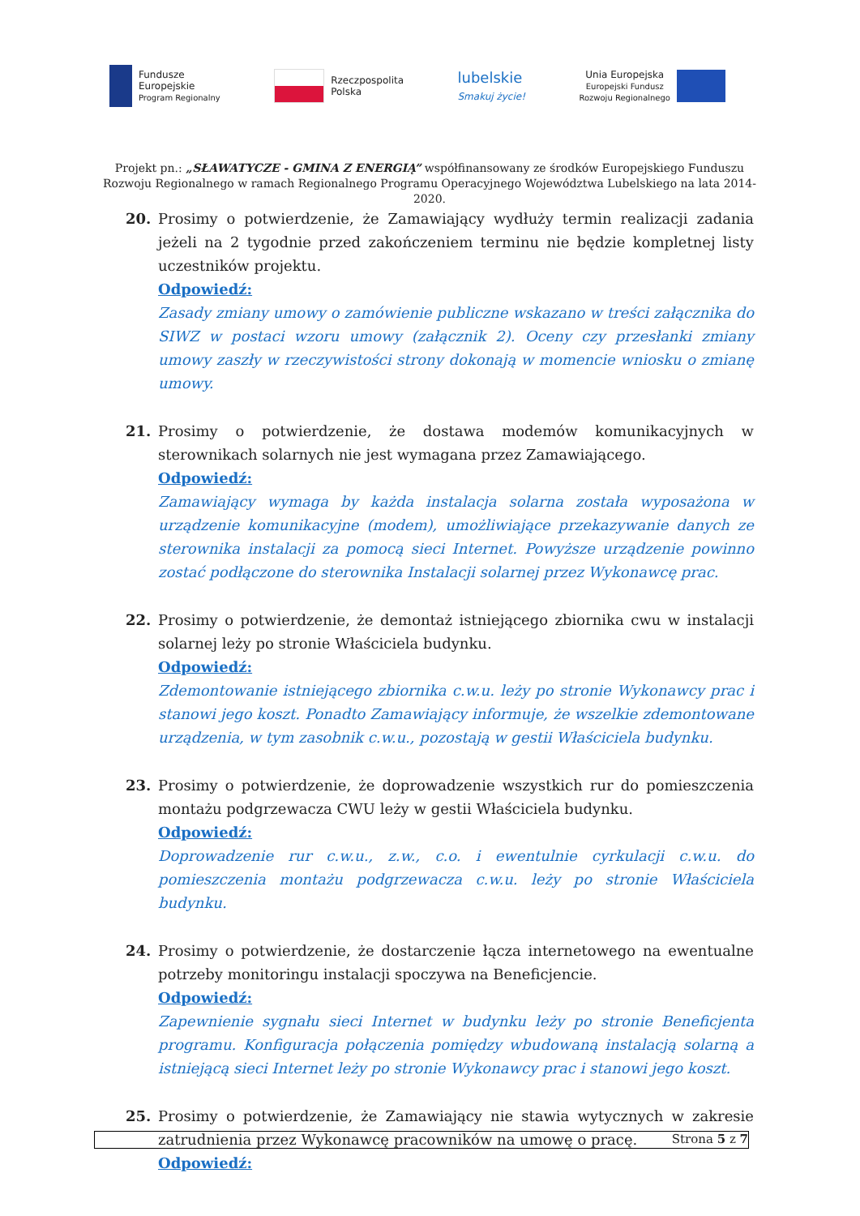Fundusze
Europejskie
Program Regionalny
Rzeczpospolita
Polska
lubelskie
Smakuj życie!
Unia Europejska
Europejski Fundusz
Rozwoju Regionalnego
Projekt pn.: „SŁAWATYCZE - GMINA Z ENERGIĄ” współfinansowany ze środków Europejskiego Funduszu Rozwoju Regionalnego w ramach Regionalnego Programu Operacyjnego Województwa Lubelskiego na lata 2014-2020.
20. Prosimy o potwierdzenie, że Zamawiający wydłuży termin realizacji zadania jeżeli na 2 tygodnie przed zakończeniem terminu nie będzie kompletnej listy uczestników projektu.
Odpowiedź:
Zasady zmiany umowy o zamówienie publiczne wskazano w treści załącznika do SIWZ w postaci wzoru umowy (załącznik 2). Oceny czy przesłanki zmiany umowy zaszły w rzeczywistości strony dokonają w momencie wniosku o zmianę umowy.
21. Prosimy o potwierdzenie, że dostawa modemów komunikacyjnych w sterownikach solarnych nie jest wymagana przez Zamawiającego.
Odpowiedź:
Zamawiający wymaga by każda instalacja solarna została wyposażona w urządzenie komunikacyjne (modem), umożliwiające przekazywanie danych ze sterownika instalacji za pomocą sieci Internet. Powyższe urządzenie powinno zostać podłączone do sterownika Instalacji solarnej przez Wykonawcę prac.
22. Prosimy o potwierdzenie, że demontaż istniejącego zbiornika cwu w instalacji solarnej leży po stronie Właściciela budynku.
Odpowiedź:
Zdemontowanie istniejącego zbiornika c.w.u. leży po stronie Wykonawcy prac i stanowi jego koszt. Ponadto Zamawiający informuje, że wszelkie zdemontowane urządzenia, w tym zasobnik c.w.u., pozostają w gestii Właściciela budynku.
23. Prosimy o potwierdzenie, że doprowadzenie wszystkich rur do pomieszczenia montażu podgrzewacza CWU leży w gestii Właściciela budynku.
Odpowiedź:
Doprowadzenie rur c.w.u., z.w., c.o. i ewentulnie cyrkulacji c.w.u. do pomieszczenia montażu podgrzewacza c.w.u. leży po stronie Właściciela budynku.
24. Prosimy o potwierdzenie, że dostarczenie łącza internetowego na ewentualne potrzeby monitoringu instalacji spoczywa na Beneficjencie.
Odpowiedź:
Zapewnienie sygnału sieci Internet w budynku leży po stronie Beneficjenta programu. Konfiguracja połączenia pomiędzy wbudowaną instalacją solarną a istniejącą sieci Internet leży po stronie Wykonawcy prac i stanowi jego koszt.
25. Prosimy o potwierdzenie, że Zamawiający nie stawia wytycznych w zakresie zatrudnienia przez Wykonawcę pracowników na umowę o pracę.
Odpowiedź:
Strona 5 z 7